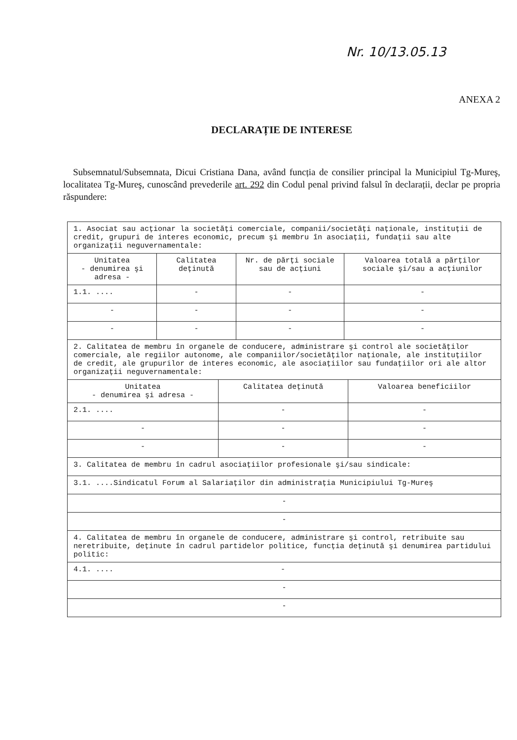Nr. 10/13.05.13
ANEXA 2
DECLARAȚIE DE INTERESE
Subsemnatul/Subsemnata, Dicui Cristiana Dana, având funcția de consilier principal la Municipiul Tg-Mureş, localitatea Tg-Mureş, cunoscând prevederile art. 292 din Codul penal privind falsul în declarații, declar pe propria răspundere:
| 1. Asociat sau acționar la societăți comerciale, companii/societăți naționale, instituții de credit, grupuri de interes economic, precum şi membru în asociații, fundații sau alte organizații neguvernamentale: | | | |
| Unitatea - denumirea şi adresa - | Calitatea deținută | Nr. de părți sociale sau de acțiuni | Valoarea totală a părților sociale şi/sau a acțiunilor |
| 1.1. .... | - | - | - |
| - | - | - | - |
| - | - | - | - |
| 2. Calitatea de membru în organele de conducere, administrare şi control ale societăților comerciale, ale regiilor autonome, ale companiilor/societăților naționale, ale instituțiilor de credit, ale grupurilor de interes economic, ale asociațiilor sau fundațiilor ori ale altor organizații neguvernamentale: | | |
| Unitatea - denumirea şi adresa - | Calitatea deținută | Valoarea beneficiilor |
| 2.1. .... | - | - |
| - | - | - |
| - | - | - |
| 3. Calitatea de membru în cadrul asociațiilor profesionale şi/sau sindicale: |
| 3.1. ....Sindicatul Forum al Salariaților din administrația Municipiului Tg-Mureş |
| - |
| - |
| 4. Calitatea de membru în organele de conducere, administrare şi control, retribuite sau neretribuite, deținute în cadrul partidelor politice, funcția deținută şi denumirea partidului politic: |
| 4.1. .... - |
| - |
| - |